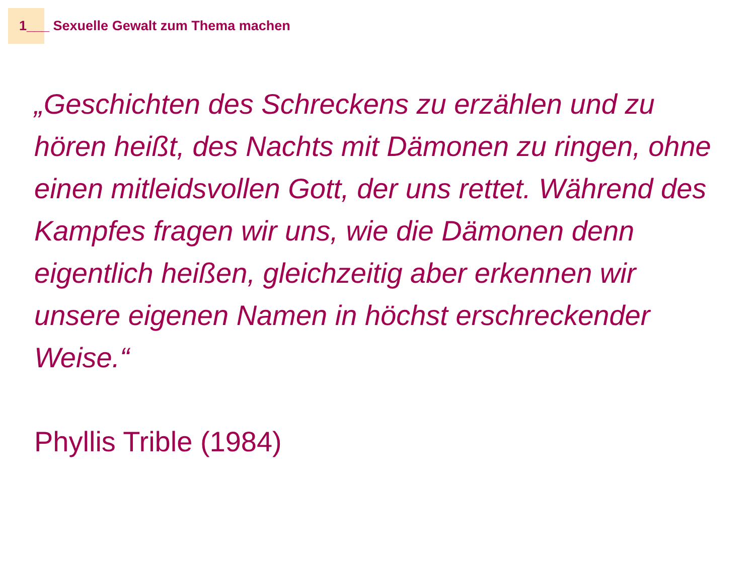1___ Sexuelle Gewalt zum Thema machen
„Geschichten des Schreckens zu erzählen und zu hören heißt, des Nachts mit Dämonen zu ringen, ohne einen mitleidsvollen Gott, der uns rettet. Während des Kampfes fragen wir uns, wie die Dämonen denn eigentlich heißen, gleichzeitig aber erkennen wir unsere eigenen Namen in höchst erschreckender Weise.“
Phyllis Trible (1984)